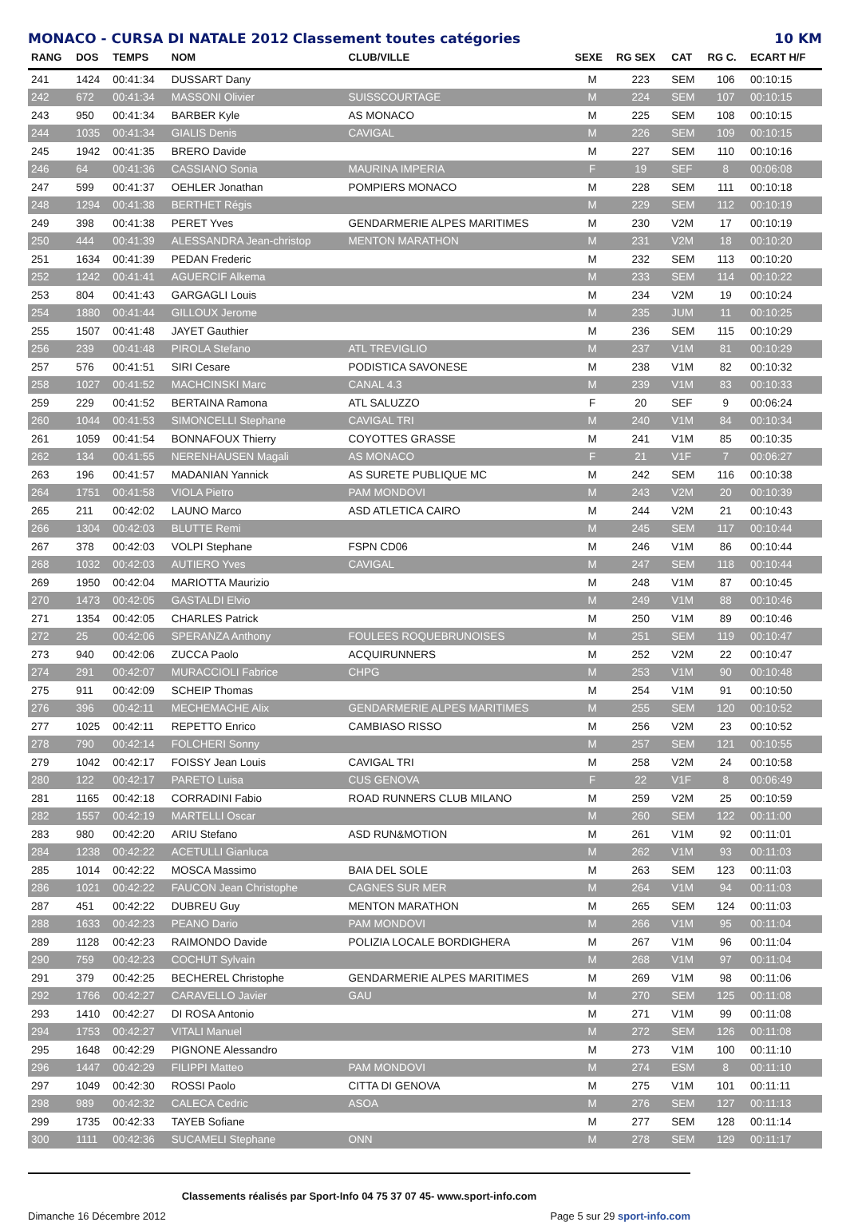MONACO - CURSA DI NATALE 2012 Classement toutes catégories 10 KM
| RANG | DOS | TEMPS | NOM | CLUB/VILLE | SEXE | RG SEX | CAT | RG C. | ECART H/F |
| --- | --- | --- | --- | --- | --- | --- | --- | --- | --- |
| 241 | 1424 | 00:41:34 | DUSSART Dany | | M | 223 | SEM | 106 | 00:10:15 |
| 242 | 672 | 00:41:34 | MASSONI Olivier | SUISSCOURTAGE | M | 224 | SEM | 107 | 00:10:15 |
| 243 | 950 | 00:41:34 | BARBER Kyle | AS MONACO | M | 225 | SEM | 108 | 00:10:15 |
| 244 | 1035 | 00:41:34 | GIALIS Denis | CAVIGAL | M | 226 | SEM | 109 | 00:10:15 |
| 245 | 1942 | 00:41:35 | BRERO Davide | | M | 227 | SEM | 110 | 00:10:16 |
| 246 | 64 | 00:41:36 | CASSIANO Sonia | MAURINA IMPERIA | F | 19 | SEF | 8 | 00:06:08 |
| 247 | 599 | 00:41:37 | OEHLER Jonathan | POMPIERS MONACO | M | 228 | SEM | 111 | 00:10:18 |
| 248 | 1294 | 00:41:38 | BERTHET Régis | | M | 229 | SEM | 112 | 00:10:19 |
| 249 | 398 | 00:41:38 | PERET Yves | GENDARMERIE ALPES MARITIMES | M | 230 | V2M | 17 | 00:10:19 |
| 250 | 444 | 00:41:39 | ALESSANDRA Jean-christop | MENTON MARATHON | M | 231 | V2M | 18 | 00:10:20 |
| 251 | 1634 | 00:41:39 | PEDAN Frederic | | M | 232 | SEM | 113 | 00:10:20 |
| 252 | 1242 | 00:41:41 | AGUERCIF Alkema | | M | 233 | SEM | 114 | 00:10:22 |
| 253 | 804 | 00:41:43 | GARGAGLI Louis | | M | 234 | V2M | 19 | 00:10:24 |
| 254 | 1880 | 00:41:44 | GILLOUX Jerome | | M | 235 | JUM | 11 | 00:10:25 |
| 255 | 1507 | 00:41:48 | JAYET Gauthier | | M | 236 | SEM | 115 | 00:10:29 |
| 256 | 239 | 00:41:48 | PIROLA Stefano | ATL TREVIGLIO | M | 237 | V1M | 81 | 00:10:29 |
| 257 | 576 | 00:41:51 | SIRI Cesare | PODISTICA SAVONESE | M | 238 | V1M | 82 | 00:10:32 |
| 258 | 1027 | 00:41:52 | MACHCINSKI Marc | CANAL 4.3 | M | 239 | V1M | 83 | 00:10:33 |
| 259 | 229 | 00:41:52 | BERTAINA Ramona | ATL SALUZZO | F | 20 | SEF | 9 | 00:06:24 |
| 260 | 1044 | 00:41:53 | SIMONCELLI Stephane | CAVIGAL TRI | M | 240 | V1M | 84 | 00:10:34 |
| 261 | 1059 | 00:41:54 | BONNAFOUX Thierry | COYOTTES GRASSE | M | 241 | V1M | 85 | 00:10:35 |
| 262 | 134 | 00:41:55 | NERENHAUSEN Magali | AS MONACO | F | 21 | V1F | 7 | 00:06:27 |
| 263 | 196 | 00:41:57 | MADANIAN Yannick | AS SURETE PUBLIQUE MC | M | 242 | SEM | 116 | 00:10:38 |
| 264 | 1751 | 00:41:58 | VIOLA Pietro | PAM MONDOVI | M | 243 | V2M | 20 | 00:10:39 |
| 265 | 211 | 00:42:02 | LAUNO Marco | ASD ATLETICA CAIRO | M | 244 | V2M | 21 | 00:10:43 |
| 266 | 1304 | 00:42:03 | BLUTTE Remi | | M | 245 | SEM | 117 | 00:10:44 |
| 267 | 378 | 00:42:03 | VOLPI Stephane | FSPN CD06 | M | 246 | V1M | 86 | 00:10:44 |
| 268 | 1032 | 00:42:03 | AUTIERO Yves | CAVIGAL | M | 247 | SEM | 118 | 00:10:44 |
| 269 | 1950 | 00:42:04 | MARIOTTA Maurizio | | M | 248 | V1M | 87 | 00:10:45 |
| 270 | 1473 | 00:42:05 | GASTALDI Elvio | | M | 249 | V1M | 88 | 00:10:46 |
| 271 | 1354 | 00:42:05 | CHARLES Patrick | | M | 250 | V1M | 89 | 00:10:46 |
| 272 | 25 | 00:42:06 | SPERANZA Anthony | FOULEES ROQUEBRUNOISES | M | 251 | SEM | 119 | 00:10:47 |
| 273 | 940 | 00:42:06 | ZUCCA Paolo | ACQUIRUNNERS | M | 252 | V2M | 22 | 00:10:47 |
| 274 | 291 | 00:42:07 | MURACCIOLI Fabrice | CHPG | M | 253 | V1M | 90 | 00:10:48 |
| 275 | 911 | 00:42:09 | SCHEIP Thomas | | M | 254 | V1M | 91 | 00:10:50 |
| 276 | 396 | 00:42:11 | MECHEMACHE Alix | GENDARMERIE ALPES MARITIMES | M | 255 | SEM | 120 | 00:10:52 |
| 277 | 1025 | 00:42:11 | REPETTO Enrico | CAMBIASO RISSO | M | 256 | V2M | 23 | 00:10:52 |
| 278 | 790 | 00:42:14 | FOLCHERI Sonny | | M | 257 | SEM | 121 | 00:10:55 |
| 279 | 1042 | 00:42:17 | FOISSY Jean Louis | CAVIGAL TRI | M | 258 | V2M | 24 | 00:10:58 |
| 280 | 122 | 00:42:17 | PARETO Luisa | CUS GENOVA | F | 22 | V1F | 8 | 00:06:49 |
| 281 | 1165 | 00:42:18 | CORRADINI Fabio | ROAD RUNNERS CLUB MILANO | M | 259 | V2M | 25 | 00:10:59 |
| 282 | 1557 | 00:42:19 | MARTELLI Oscar | | M | 260 | SEM | 122 | 00:11:00 |
| 283 | 980 | 00:42:20 | ARIU Stefano | ASD RUN&MOTION | M | 261 | V1M | 92 | 00:11:01 |
| 284 | 1238 | 00:42:22 | ACETULLI Gianluca | | M | 262 | V1M | 93 | 00:11:03 |
| 285 | 1014 | 00:42:22 | MOSCA Massimo | BAIA DEL SOLE | M | 263 | SEM | 123 | 00:11:03 |
| 286 | 1021 | 00:42:22 | FAUCON Jean Christophe | CAGNES SUR MER | M | 264 | V1M | 94 | 00:11:03 |
| 287 | 451 | 00:42:22 | DUBREU Guy | MENTON MARATHON | M | 265 | SEM | 124 | 00:11:03 |
| 288 | 1633 | 00:42:23 | PEANO Dario | PAM MONDOVI | M | 266 | V1M | 95 | 00:11:04 |
| 289 | 1128 | 00:42:23 | RAIMONDO Davide | POLIZIA LOCALE BORDIGHERA | M | 267 | V1M | 96 | 00:11:04 |
| 290 | 759 | 00:42:23 | COCHUT Sylvain | | M | 268 | V1M | 97 | 00:11:04 |
| 291 | 379 | 00:42:25 | BECHEREL Christophe | GENDARMERIE ALPES MARITIMES | M | 269 | V1M | 98 | 00:11:06 |
| 292 | 1766 | 00:42:27 | CARAVELLO Javier | GAU | M | 270 | SEM | 125 | 00:11:08 |
| 293 | 1410 | 00:42:27 | DI ROSA Antonio | | M | 271 | V1M | 99 | 00:11:08 |
| 294 | 1753 | 00:42:27 | VITALI Manuel | | M | 272 | SEM | 126 | 00:11:08 |
| 295 | 1648 | 00:42:29 | PIGNONE Alessandro | | M | 273 | V1M | 100 | 00:11:10 |
| 296 | 1447 | 00:42:29 | FILIPPI Matteo | PAM MONDOVI | M | 274 | ESM | 8 | 00:11:10 |
| 297 | 1049 | 00:42:30 | ROSSI Paolo | CITTA DI GENOVA | M | 275 | V1M | 101 | 00:11:11 |
| 298 | 989 | 00:42:32 | CALECA Cedric | ASOA | M | 276 | SEM | 127 | 00:11:13 |
| 299 | 1735 | 00:42:33 | TAYEB Sofiane | | M | 277 | SEM | 128 | 00:11:14 |
| 300 | 1111 | 00:42:36 | SUCAMELI Stephane | ONN | M | 278 | SEM | 129 | 00:11:17 |
Classements réalisés par Sport-Info 04 75 37 07 45- www.sport-info.com
Dimanche 16 Décembre 2012 Page 5 sur 29 sport-info.com